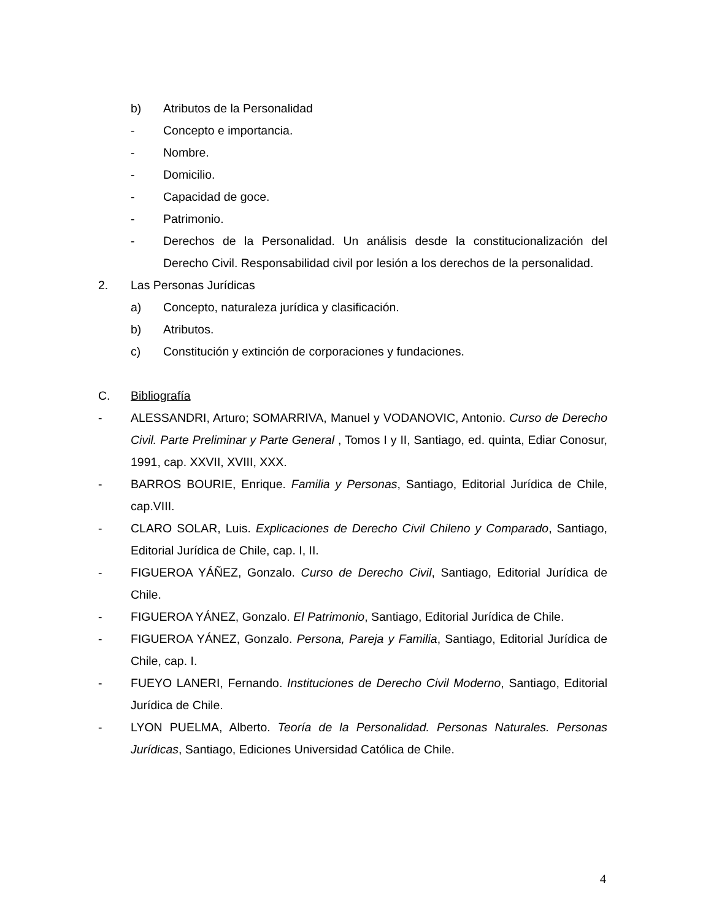b) Atributos de la Personalidad
- Concepto e importancia.
- Nombre.
- Domicilio.
- Capacidad de goce.
- Patrimonio.
- Derechos de la Personalidad. Un análisis desde la constitucionalización del Derecho Civil. Responsabilidad civil por lesión a los derechos de la personalidad.
2. Las Personas Jurídicas
a) Concepto, naturaleza jurídica y clasificación.
b) Atributos.
c) Constitución y extinción de corporaciones y fundaciones.
C. Bibliografía
- ALESSANDRI, Arturo; SOMARRIVA, Manuel y VODANOVIC, Antonio. Curso de Derecho Civil. Parte Preliminar y Parte General , Tomos I y II, Santiago, ed. quinta, Ediar Conosur, 1991, cap. XXVII, XVIII, XXX.
- BARROS BOURIE, Enrique. Familia y Personas, Santiago, Editorial Jurídica de Chile, cap.VIII.
- CLARO SOLAR, Luis. Explicaciones de Derecho Civil Chileno y Comparado, Santiago, Editorial Jurídica de Chile, cap. I, II.
- FIGUEROA YÁÑEZ, Gonzalo. Curso de Derecho Civil, Santiago, Editorial Jurídica de Chile.
- FIGUEROA YÁNEZ, Gonzalo. El Patrimonio, Santiago, Editorial Jurídica de Chile.
- FIGUEROA YÁNEZ, Gonzalo. Persona, Pareja y Familia, Santiago, Editorial Jurídica de Chile, cap. I.
- FUEYO LANERI, Fernando. Instituciones de Derecho Civil Moderno, Santiago, Editorial Jurídica de Chile.
- LYON PUELMA, Alberto. Teoría de la Personalidad. Personas Naturales. Personas Jurídicas, Santiago, Ediciones Universidad Católica de Chile.
4